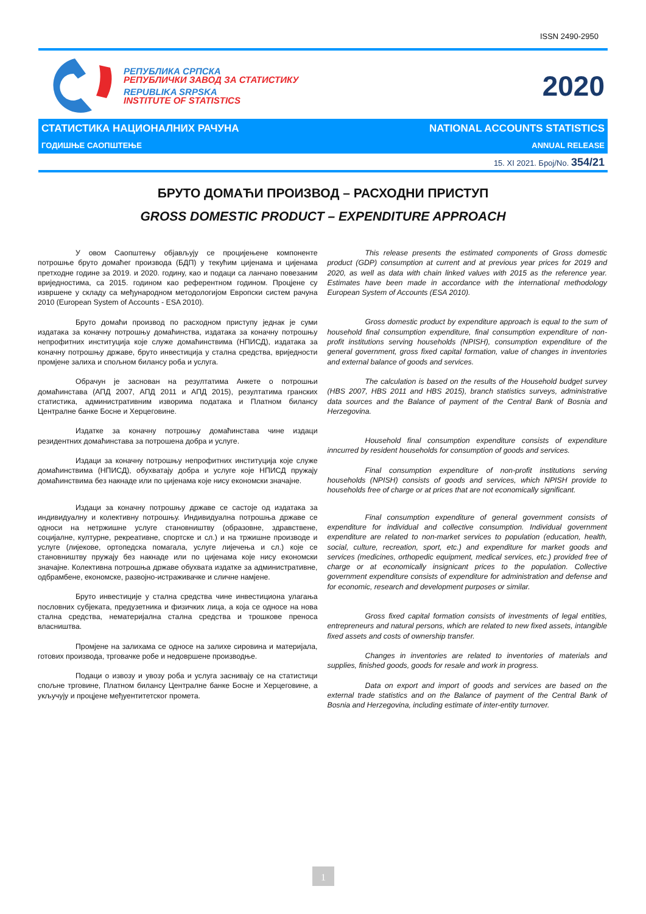ISSN 2490-2950
РЕПУБЛИКА СРПСКА
РЕПУБЛИЧКИ ЗАВОД ЗА СТАТИСТИКУ
REPUBLIKA SRPSKA
INSTITUTE OF STATISTICS
2020
СТАТИСТИКА НАЦИОНАЛНИХ РАЧУНА NATIONAL ACCOUNTS STATISTICS
ГОДИШЊЕ САОПШТЕЊЕ ANNUAL RELEASE
15. XI 2021. Број/No. 354/21
БРУТО ДОМАЋИ ПРОИЗВОД – РАСХОДНИ ПРИСТУП
GROSS DOMESTIC PRODUCT – EXPENDITURE APPROACH
У овом Саопштењу објављују се процијењене компоненте потрошње бруто домаћег производа (БДП) у текућим цијенама и цијенама претходне године за 2019. и 2020. годину, као и подаци са ланчано повезаним вриједностима, са 2015. годином као референтном годином. Процјене су извршене у складу са међународном методологијом Европски систем рачуна 2010 (European System of Accounts - ESA 2010).
Бруто домаћи производ по расходном приступу једнак је суми издатака за коначну потрошњу домаћинства, издатака за коначну потрошњу непрофитних институција које служе домаћинствима (НПИСД), издатака за коначну потрошњу државе, бруто инвестиција у стална средства, вриједности промјене залиха и спољном билансу роба и услуга.
Обрачун је заснован на резултатима Анкете о потрошњи домаћинстава (АПД 2007, АПД 2011 и АПД 2015), резултатима гранских статистика, административним изворима података и Платном билансу Централне банке Босне и Херцеговине.
Издатке за коначну потрошњу домаћинстава чине издаци резидентних домаћинстава за потрошена добра и услуге.
Издаци за коначну потрошњу непрофитних институција које служе домаћинствима (НПИСД), обухватају добра и услуге које НПИСД пружају домаћинствима без накнаде или по цијенама које нису економски значајне.
Издаци за коначну потрошњу државе се састоје од издатака за индивидуалну и колективну потрошњу. Индивидуална потрошња државе се односи на нетржишне услуге становништву (образовне, здравствене, социјалне, културне, рекреативне, спортске и сл.) и на тржишне производе и услуге (лијекове, ортопедска помагала, услуге лијечења и сл.) које се становништву пружају без накнаде или по цијенама које нису економски значајне. Колективна потрошња државе обухвата издатке за административне, одбрамбене, економске, развојно-истраживачке и сличне намјене.
Бруто инвестиције у стална средства чине инвестициона улагања пословних субјеката, предузетника и физичких лица, а која се односе на нова стална средства, нематеријална стална средства и трошкове преноса власништва.
Промјене на залихама се односе на залихе сировина и материјала, готових производа, трговачке робе и недовршене производње.
Подаци о извозу и увозу роба и услуга заснивају се на статистици спољне трговине, Платном билансу Централне банке Босне и Херцеговине, а укључују и процјене међуентитетског промета.
This release presents the estimated components of Gross domestic product (GDP) consumption at current and at previous year prices for 2019 and 2020, as well as data with chain linked values with 2015 as the reference year. Estimates have been made in accordance with the international methodology European System of Accounts (ESA 2010).
Gross domestic product by expenditure approach is equal to the sum of household final consumption expenditure, final consumption expenditure of non-profit institutions serving households (NPISH), consumption expenditure of the general government, gross fixed capital formation, value of changes in inventories and external balance of goods and services.
The calculation is based on the results of the Household budget survey (HBS 2007, HBS 2011 and HBS 2015), branch statistics surveys, administrative data sources and the Balance of payment of the Central Bank of Bosnia and Herzegovina.
Household final consumption expenditure consists of expenditure inncurred by resident households for consumption of goods and services.
Final consumption expenditure of non-profit institutions serving households (NPISH) consists of goods and services, which NPISH provide to households free of charge or at prices that are not economically significant.
Final consumption expenditure of general government consists of expenditure for individual and collective consumption. Individual government expenditure are related to non-market services to population (education, health, social, culture, recreation, sport, etc.) and expenditure for market goods and services (medicines, orthopedic equipment, medical services, etc.) provided free of charge or at economically insignicant prices to the population. Collective government expenditure consists of expenditure for administration and defense and for economic, research and development purposes or similar.
Gross fixed capital formation consists of investments of legal entities, entrepreneurs and natural persons, which are related to new fixed assets, intangible fixed assets and costs of ownership transfer.
Changes in inventories are related to inventories of materials and supplies, finished goods, goods for resale and work in progress.
Data on export and import of goods and services are based on the external trade statistics and on the Balance of payment of the Central Bank of Bosnia and Herzegovina, including estimate of inter-entity turnover.
1